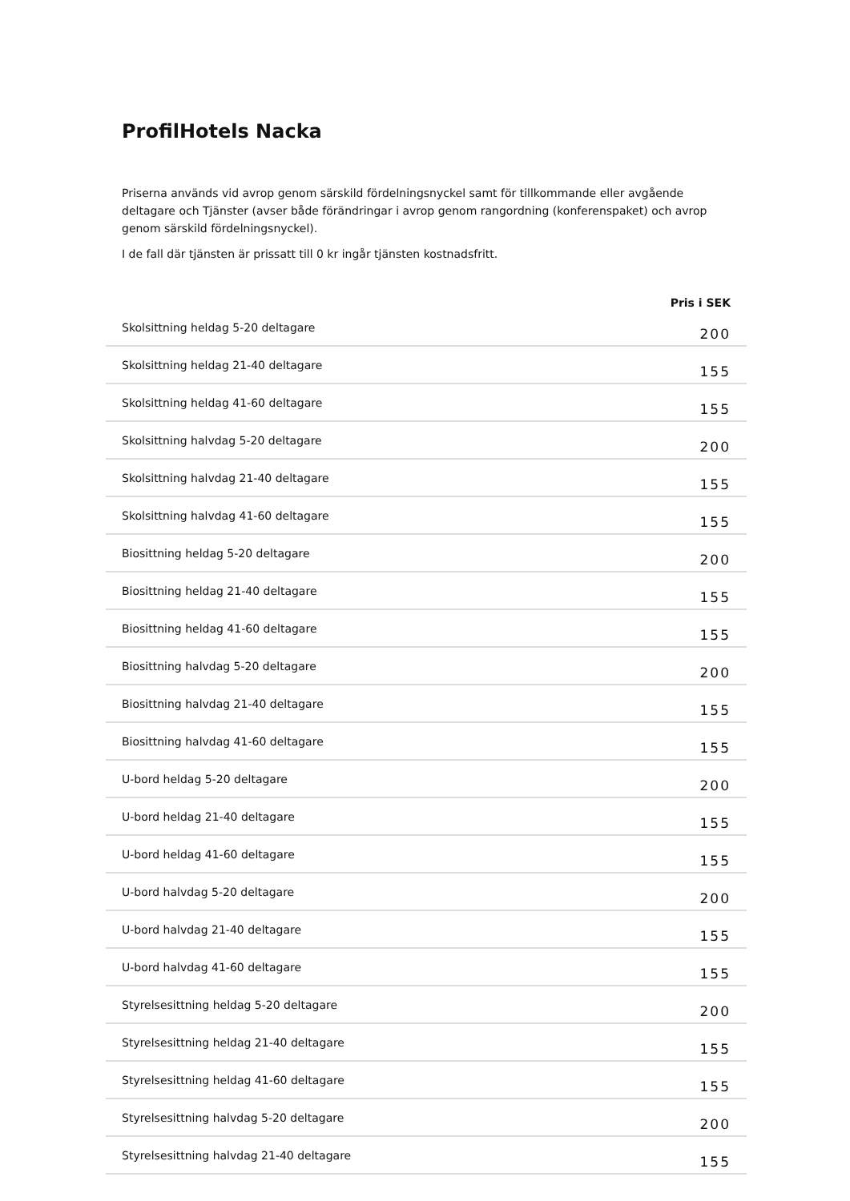ProfilHotels Nacka
Priserna används vid avrop genom särskild fördelningsnyckel samt för tillkommande eller avgående deltagare och Tjänster (avser både förändringar i avrop genom rangordning (konferenspaket) och avrop genom särskild fördelningsnyckel).
I de fall där tjänsten är prissatt till 0 kr ingår tjänsten kostnadsfritt.
| | Pris i SEK |
| --- | --- |
| Skolsittning heldag 5-20 deltagare | 200 |
| Skolsittning heldag 21-40 deltagare | 155 |
| Skolsittning heldag 41-60 deltagare | 155 |
| Skolsittning halvdag 5-20 deltagare | 200 |
| Skolsittning halvdag 21-40 deltagare | 155 |
| Skolsittning halvdag 41-60 deltagare | 155 |
| Biosittning heldag 5-20 deltagare | 200 |
| Biosittning heldag 21-40 deltagare | 155 |
| Biosittning heldag 41-60 deltagare | 155 |
| Biosittning halvdag 5-20 deltagare | 200 |
| Biosittning halvdag 21-40 deltagare | 155 |
| Biosittning halvdag 41-60 deltagare | 155 |
| U-bord heldag 5-20 deltagare | 200 |
| U-bord heldag 21-40 deltagare | 155 |
| U-bord heldag 41-60 deltagare | 155 |
| U-bord halvdag 5-20 deltagare | 200 |
| U-bord halvdag 21-40 deltagare | 155 |
| U-bord halvdag 41-60 deltagare | 155 |
| Styrelsesittning heldag 5-20 deltagare | 200 |
| Styrelsesittning heldag 21-40 deltagare | 155 |
| Styrelsesittning heldag 41-60 deltagare | 155 |
| Styrelsesittning halvdag 5-20 deltagare | 200 |
| Styrelsesittning halvdag 21-40 deltagare | 155 |